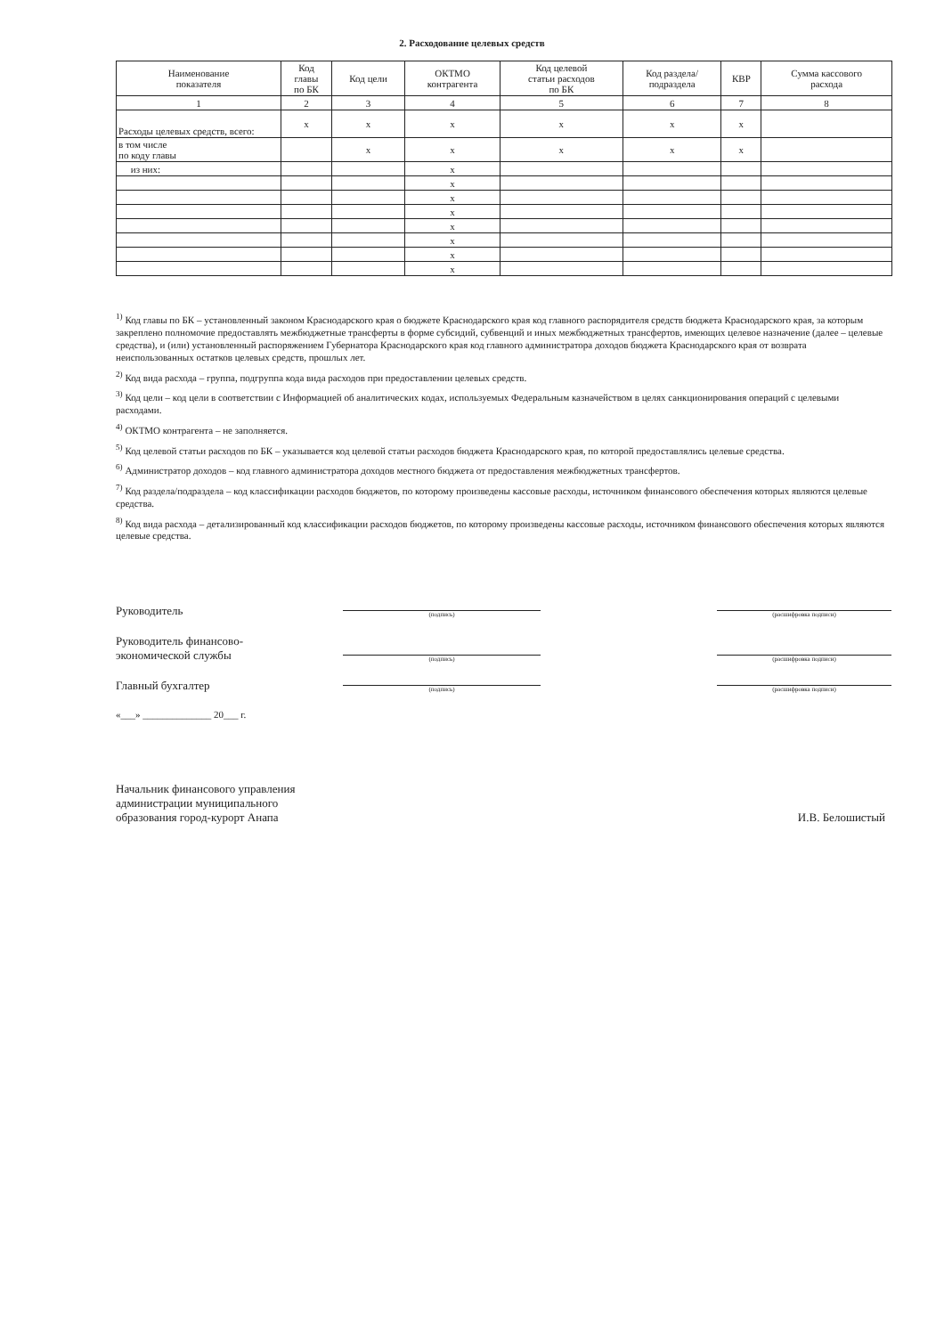2. Расходование целевых средств
| Наименование показателя | Код главы по БК | Код цели | ОКТМО контрагента | Код целевой статьи расходов по БК | Код раздела/ подраздела | КВР | Сумма кассового расхода |
| --- | --- | --- | --- | --- | --- | --- | --- |
| 1 | 2 | 3 | 4 | 5 | 6 | 7 | 8 |
| Расходы целевых средств, всего: | x | x | x | x | x | x | |
| в том числе по коду главы | | x | x | x | x | x | |
| из них: | | | x | | | | |
| | | | x | | | | |
| | | | x | | | | |
| | | | x | | | | |
| | | | x | | | | |
| | | | x | | | | |
| | | | x | | | | |
| | | | x | | | | |
<sup>1)</sup> Код главы по БК – установленный законом Краснодарского края о бюджете Краснодарского края код главного распорядителя средств бюджета Краснодарского края, за которым закреплено полномочие предоставлять межбюджетные трансферты в форме субсидий, субвенций и иных межбюджетных трансфертов, имеющих целевое назначение (далее – целевые средства), и (или) установленный распоряжением Губернатора Краснодарского края код главного администратора доходов бюджета Краснодарского края от возврата неиспользованных остатков целевых средств, прошлых лет.
<sup>2)</sup> Код вида расхода – группа, подгруппа кода вида расходов при предоставлении целевых средств.
<sup>3)</sup> Код цели – код цели в соответствии с Информацией об аналитических кодах, используемых Федеральным казначейством в целях санкционирования операций с целевыми расходами.
<sup>4)</sup> ОКТМО контрагента – не заполняется.
<sup>5)</sup> Код целевой статьи расходов по БК – указывается код целевой статьи расходов бюджета Краснодарского края, по которой предоставлялись целевые средства.
<sup>6)</sup> Администратор доходов – код главного администратора доходов местного бюджета от предоставления межбюджетных трансфертов.
<sup>7)</sup> Код раздела/подраздела – код классификации расходов бюджетов, по которому произведены кассовые расходы, источником финансового обеспечения которых являются целевые средства.
<sup>8)</sup> Код вида расхода – детализированный код классификации расходов бюджетов, по которому произведены кассовые расходы, источником финансового обеспечения которых являются целевые средства.
Руководитель
(подпись)
(расшифровка подписи)
Руководитель финансово-
экономической службы
(подпись)
(расшифровка подписи)
Главный бухгалтер
(подпись)
(расшифровка подписи)
«___» ______________ 20___ г.
Начальник финансового управления
администрации муниципального
образования город-курорт Анапа
И.В. Белошистый